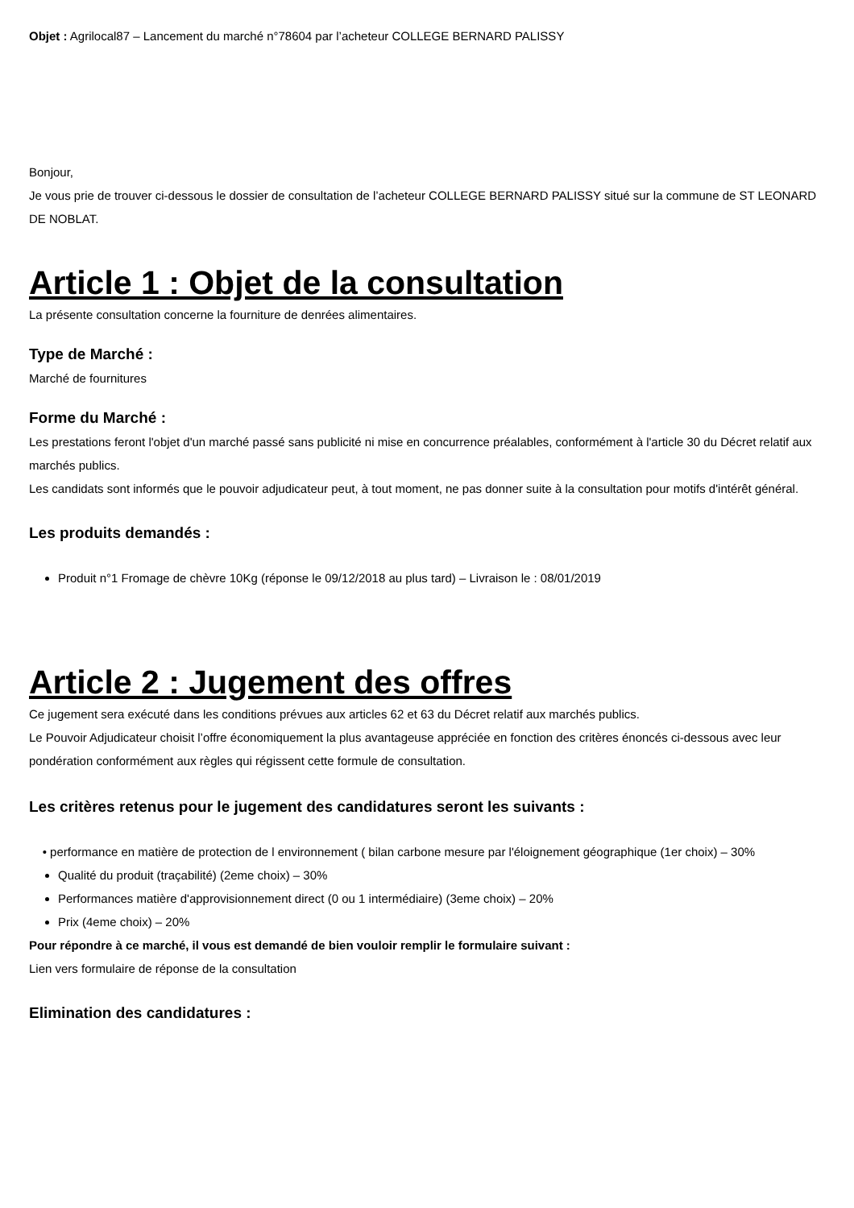Objet : Agrilocal87 – Lancement du marché n°78604 par l’acheteur COLLEGE BERNARD PALISSY
Bonjour,
Je vous prie de trouver ci-dessous le dossier de consultation de l’acheteur COLLEGE BERNARD PALISSY situé sur la commune de ST LEONARD DE NOBLAT.
Article 1 : Objet de la consultation
La présente consultation concerne la fourniture de denrées alimentaires.
Type de Marché :
Marché de fournitures
Forme du Marché :
Les prestations feront l'objet d'un marché passé sans publicité ni mise en concurrence préalables, conformément à l'article 30 du Décret relatif aux marchés publics.
Les candidats sont informés que le pouvoir adjudicateur peut, à tout moment, ne pas donner suite à la consultation pour motifs d'intérêt général.
Les produits demandés :
Produit n°1 Fromage de chèvre 10Kg (réponse le 09/12/2018 au plus tard) – Livraison le : 08/01/2019
Article 2 : Jugement des offres
Ce jugement sera exécuté dans les conditions prévues aux articles 62 et 63 du Décret relatif aux marchés publics.
Le Pouvoir Adjudicateur choisit l’offre économiquement la plus avantageuse appréciée en fonction des critères énoncés ci-dessous avec leur pondération conformément aux règles qui régissent cette formule de consultation.
Les critères retenus pour le jugement des candidatures seront les suivants :
• performance en matière de protection de l environnement ( bilan carbone mesure par l'éloignement géographique (1er choix) – 30%
Qualité du produit (traçabilité) (2eme choix) – 30%
Performances matière d'approvisionnement direct (0 ou 1 intermédiaire) (3eme choix) – 20%
Prix (4eme choix) – 20%
Pour répondre à ce marché, il vous est demandé de bien vouloir remplir le formulaire suivant :
Lien vers formulaire de réponse de la consultation
Elimination des candidatures :